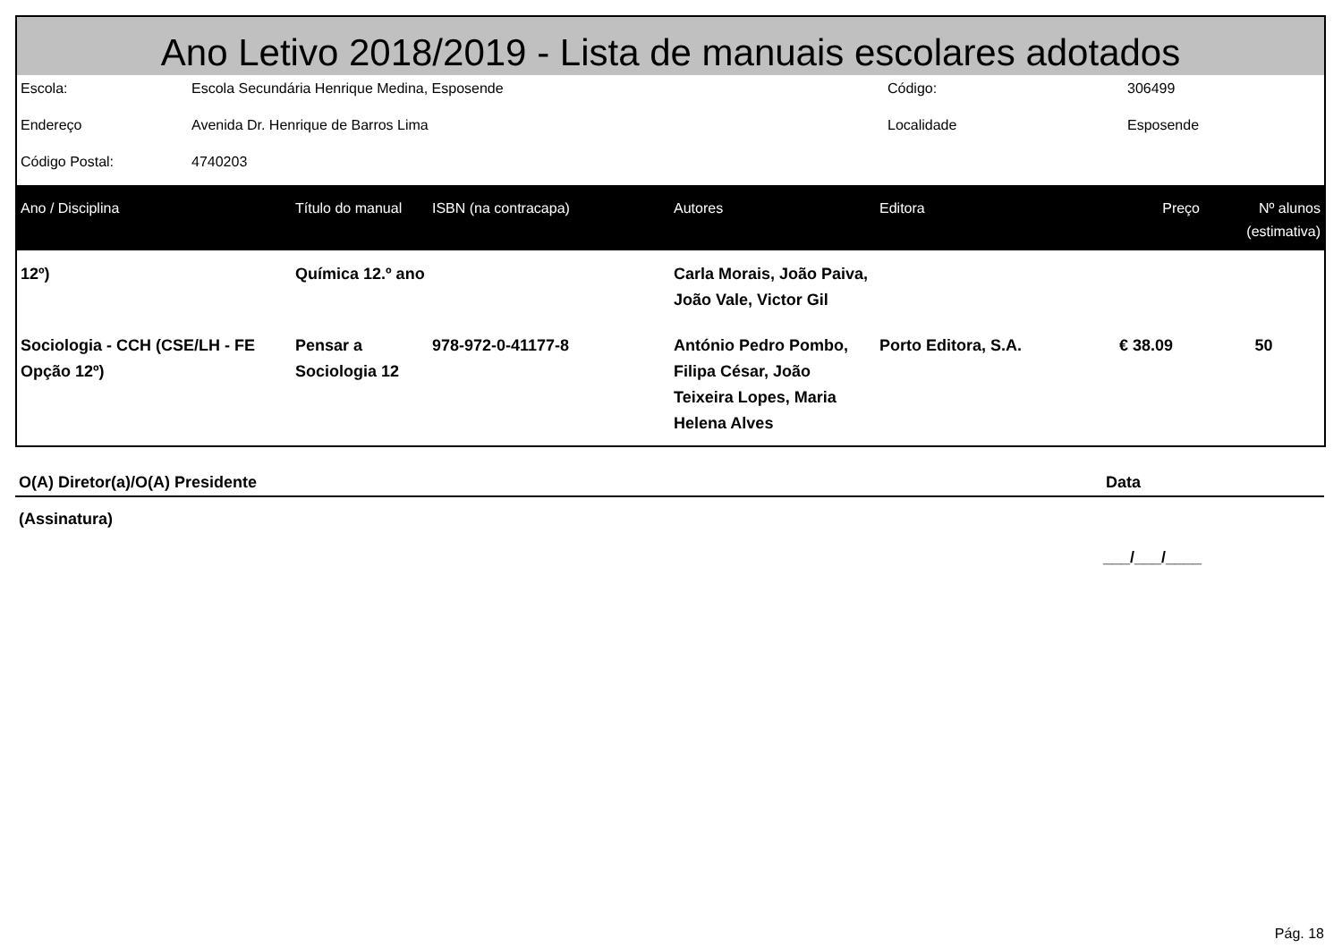Ano Letivo 2018/2019 - Lista de manuais escolares adotados
| Escola: | Escola Secundária Henrique Medina, Esposende | Código: | 306499 |
| Endereço | Avenida Dr. Henrique de Barros Lima | Localidade | Esposende |
| Código Postal: | 4740203 | | |
| Ano / Disciplina | Título do manual | ISBN (na contracapa) | Autores | Editora | Preço | Nº alunos (estimativa) |
| --- | --- | --- | --- | --- | --- | --- |
| 12º) | Química 12.º ano | | Carla Morais, João Paiva, João Vale, Victor Gil | | | |
| Sociologia - CCH (CSE/LH - FE Opção 12º) | Pensar a Sociologia 12 | 978-972-0-41177-8 | António Pedro Pombo, Filipa César, João Teixeira Lopes, Maria Helena Alves | Porto Editora, S.A. | € 38.09 | 50 |
O(A) Diretor(a)/O(A) Presidente Data
(Assinatura)
___/___/____
Pág. 18